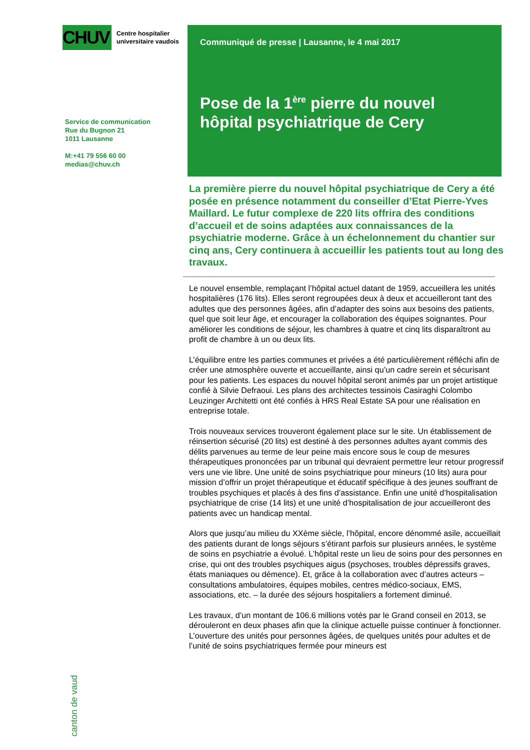CHUV
Centre hospitalier
universitaire vaudois
Service de communication
Rue du Bugnon 21
1011 Lausanne
M:+41 79 556 60 00
medias@chuv.ch
canton de vaud
Communiqué de presse | Lausanne, le 4 mai 2017
Pose de la 1<sup>ère</sup> pierre du nouvel hôpital psychiatrique de Cery
La première pierre du nouvel hôpital psychiatrique de Cery a été posée en présence notamment du conseiller d’Etat Pierre-Yves Maillard. Le futur complexe de 220 lits offrira des conditions d’accueil et de soins adaptées aux connaissances de la psychiatrie moderne. Grâce à un échelonnement du chantier sur cinq ans, Cery continuera à accueillir les patients tout au long des travaux.
Le nouvel ensemble, remplaçant l’hôpital actuel datant de 1959, accueillera les unités hospitalières (176 lits). Elles seront regroupées deux à deux et accueilleront tant des adultes que des personnes âgées, afin d’adapter des soins aux besoins des patients, quel que soit leur âge, et encourager la collaboration des équipes soignantes. Pour améliorer les conditions de séjour, les chambres à quatre et cinq lits disparaîtront au profit de chambre à un ou deux lits.
L’équilibre entre les parties communes et privées a été particulièrement réfléchi afin de créer une atmosphère ouverte et accueillante, ainsi qu’un cadre serein et sécurisant pour les patients. Les espaces du nouvel hôpital seront animés par un projet artistique confié à Silvie Defraoui. Les plans des architectes tessinois Casiraghi Colombo Leuzinger Architetti ont été confiés à HRS Real Estate SA pour une réalisation en entreprise totale.
Trois nouveaux services trouveront également place sur le site. Un établissement de réinsertion sécurisé (20 lits) est destiné à des personnes adultes ayant commis des délits parvenues au terme de leur peine mais encore sous le coup de mesures thérapeutiques prononcées par un tribunal qui devraient permettre leur retour progressif vers une vie libre. Une unité de soins psychiatrique pour mineurs (10 lits) aura pour mission d’offrir un projet thérapeutique et éducatif spécifique à des jeunes souffrant de troubles psychiques et placés à des fins d’assistance. Enfin une unité d’hospitalisation psychiatrique de crise (14 lits) et une unité d’hospitalisation de jour accueilleront des patients avec un handicap mental.
Alors que jusqu’au milieu du XXème siècle, l’hôpital, encore dénommé asile, accueillait des patients durant de longs séjours s’étirant parfois sur plusieurs années, le système de soins en psychiatrie a évolué. L’hôpital reste un lieu de soins pour des personnes en crise, qui ont des troubles psychiques aigus (psychoses, troubles dépressifs graves, états maniaques ou démence). Et, grâce à la collaboration avec d’autres acteurs – consultations ambulatoires, équipes mobiles, centres médico-sociaux, EMS, associations, etc. – la durée des séjours hospitaliers a fortement diminué.
Les travaux, d’un montant de 106.6 millions votés par le Grand conseil en 2013, se dérouleront en deux phases afin que la clinique actuelle puisse continuer à fonctionner. L’ouverture des unités pour personnes âgées, de quelques unités pour adultes et de l’unité de soins psychiatriques fermée pour mineurs est